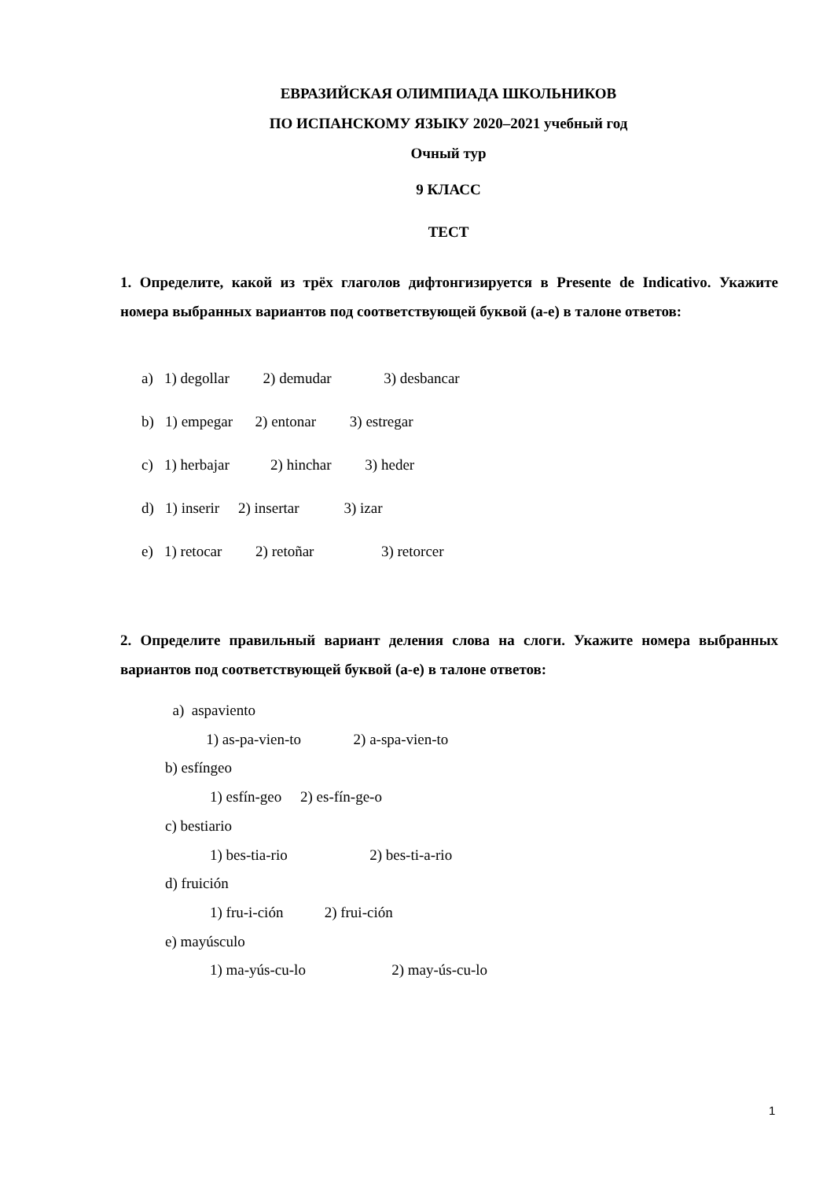ЕВРАЗИЙСКАЯ ОЛИМПИАДА ШКОЛЬНИКОВ
ПО ИСПАНСКОМУ ЯЗЫКУ 2020–2021 учебный год
Очный тур
9 КЛАСС
ТЕСТ
1. Определите, какой из трёх глаголов дифтонгизируется в Presente de Indicativo. Укажите номера выбранных вариантов под соответствующей буквой (a-e) в талоне ответов:
a) 1) degollar 2) demudar 3) desbancar
b) 1) empegar 2) entonar 3) estregar
c) 1) herbajar 2) hinchar 3) heder
d) 1) inserir 2) insertar 3) izar
e) 1) retocar 2) retoñar 3) retorcer
2. Определите правильный вариант деления слова на слоги. Укажите номера выбранных вариантов под соответствующей буквой (a-e) в талоне ответов:
a) aspaviento 1) as-pa-vien-to 2) a-spa-vien-to b) esfíngeo 1) esfín-geo 2) es-fín-ge-o c) bestiario 1) bes-tia-rio 2) bes-ti-a-rio d) fruición 1) fru-i-ción 2) frui-ción e) mayúsculo 1) ma-yús-cu-lo 2) may-ús-cu-lo
1